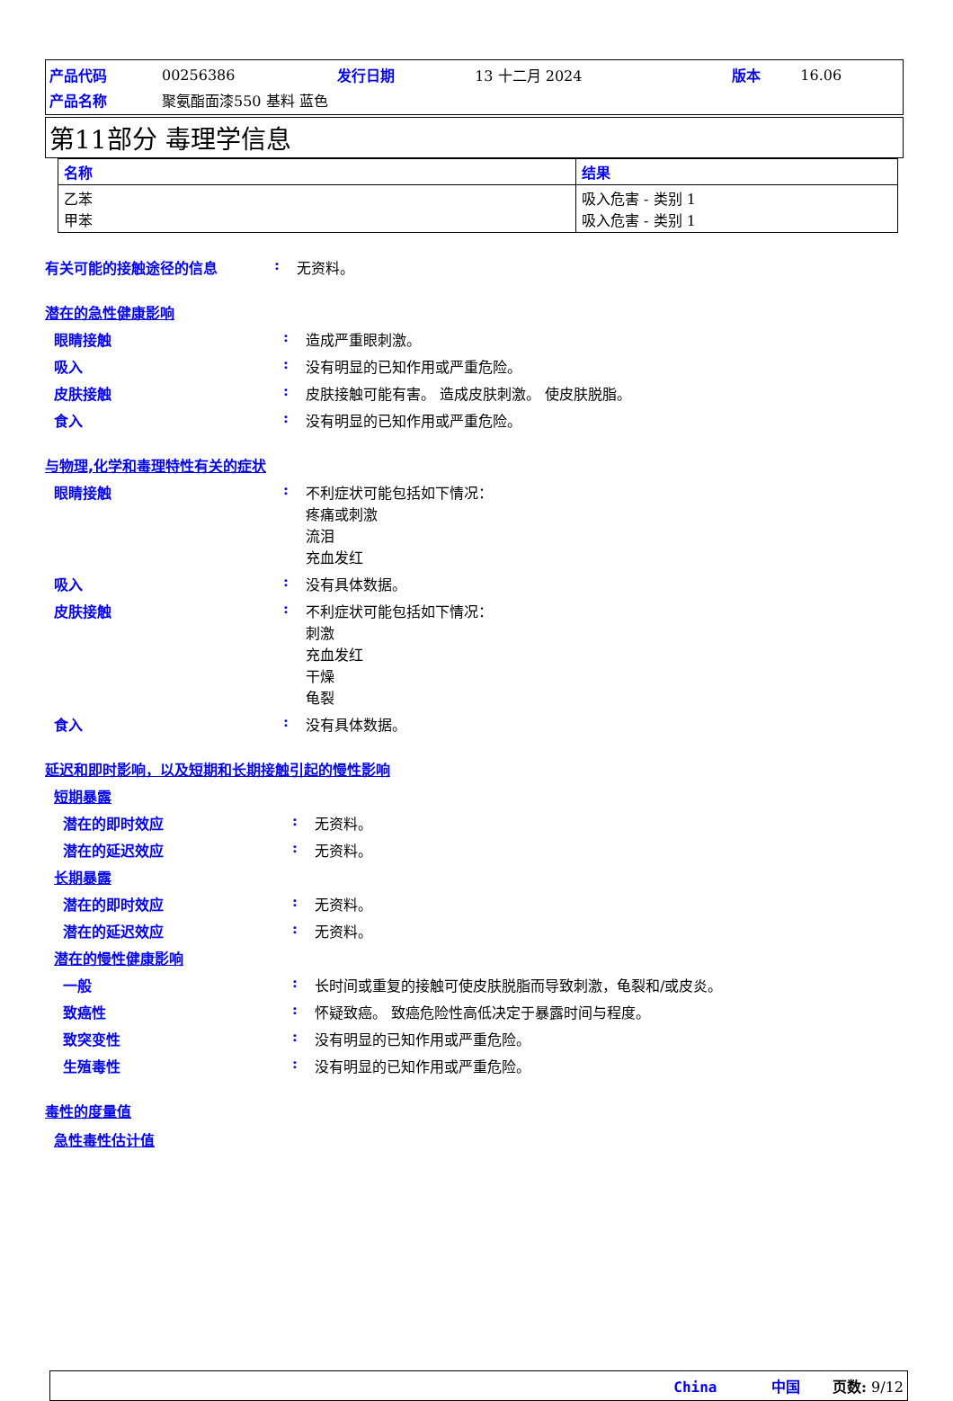| 产品代码 | 00256386 | 发行日期 | 13 十二月 2024 | 版本 | 16.06 |
| 产品名称 | 聚氨酯面漆550 基料 蓝色 | | | | |
第11部分 毒理学信息
| 名称 | 结果 |
| --- | --- |
| 乙苯 甲苯 | 吸入危害 - 类别 1 吸入危害 - 类别 1 |
有关可能的接触途径的信息 : 无资料。
潜在的急性健康影响
眼睛接触 : 造成严重眼刺激。
吸入 : 没有明显的已知作用或严重危险。
皮肤接触 : 皮肤接触可能有害。 造成皮肤刺激。 使皮肤脱脂。
食入 : 没有明显的已知作用或严重危险。
与物理,化学和毒理特性有关的症状
眼睛接触 : 不利症状可能包括如下情况：
疼痛或刺激
流泪
充血发红
吸入 : 没有具体数据。
皮肤接触 : 不利症状可能包括如下情况：
刺激
充血发红
干燥
龟裂
食入 : 没有具体数据。
延迟和即时影响，以及短期和长期接触引起的慢性影响
短期暴露
潜在的即时效应 : 无资料。
潜在的延迟效应 : 无资料。
长期暴露
潜在的即时效应 : 无资料。
潜在的延迟效应 : 无资料。
潜在的慢性健康影响
一般 : 长时间或重复的接触可使皮肤脱脂而导致刺激，龟裂和/或皮炎。
致癌性 : 怀疑致癌。 致癌危险性高低决定于暴露时间与程度。
致突变性 : 没有明显的已知作用或严重危险。
生殖毒性 : 没有明显的已知作用或严重危险。
毒性的度量值
急性毒性估计值
China 中国 页数: 9/12